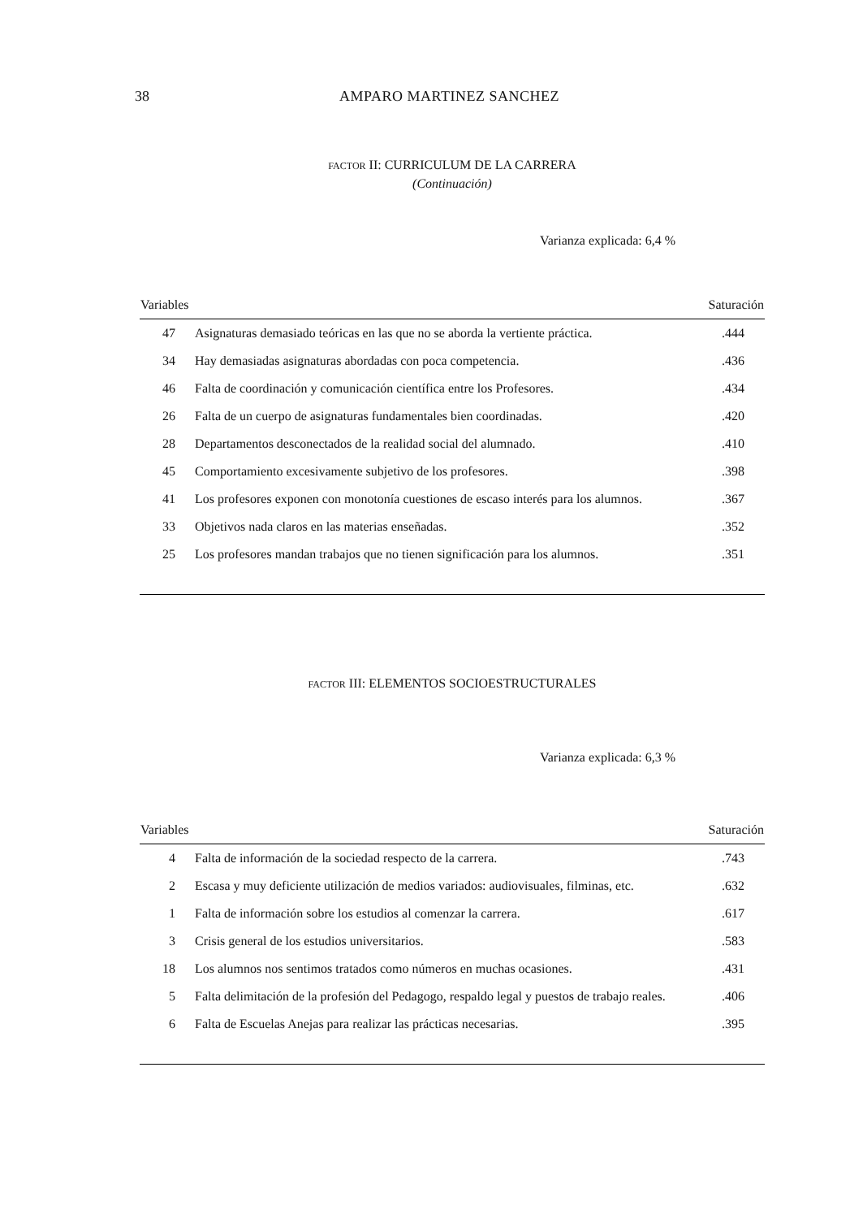38 AMPARO MARTINEZ SANCHEZ
FACTOR II: CURRICULUM DE LA CARRERA
(Continuación)
Varianza explicada: 6,4 %
| Variables | | Saturación |
| --- | --- | --- |
| 47 | Asignaturas demasiado teóricas en las que no se aborda la vertiente práctica. | .444 |
| 34 | Hay demasiadas asignaturas abordadas con poca competencia. | .436 |
| 46 | Falta de coordinación y comunicación científica entre los Profesores. | .434 |
| 26 | Falta de un cuerpo de asignaturas fundamentales bien coordinadas. | .420 |
| 28 | Departamentos desconectados de la realidad social del alumnado. | .410 |
| 45 | Comportamiento excesivamente subjetivo de los profesores. | .398 |
| 41 | Los profesores exponen con monotonía cuestiones de escaso interés para los alumnos. | .367 |
| 33 | Objetivos nada claros en las materias enseñadas. | .352 |
| 25 | Los profesores mandan trabajos que no tienen significación para los alumnos. | .351 |
FACTOR III: ELEMENTOS SOCIOESTRUCTURALES
Varianza explicada: 6,3 %
| Variables | | Saturación |
| --- | --- | --- |
| 4 | Falta de información de la sociedad respecto de la carrera. | .743 |
| 2 | Escasa y muy deficiente utilización de medios variados: audiovisuales, filminas, etc. | .632 |
| 1 | Falta de información sobre los estudios al comenzar la carrera. | .617 |
| 3 | Crisis general de los estudios universitarios. | .583 |
| 18 | Los alumnos nos sentimos tratados como números en muchas ocasiones. | .431 |
| 5 | Falta delimitación de la profesión del Pedagogo, respaldo legal y puestos de trabajo reales. | .406 |
| 6 | Falta de Escuelas Anejas para realizar las prácticas necesarias. | .395 |